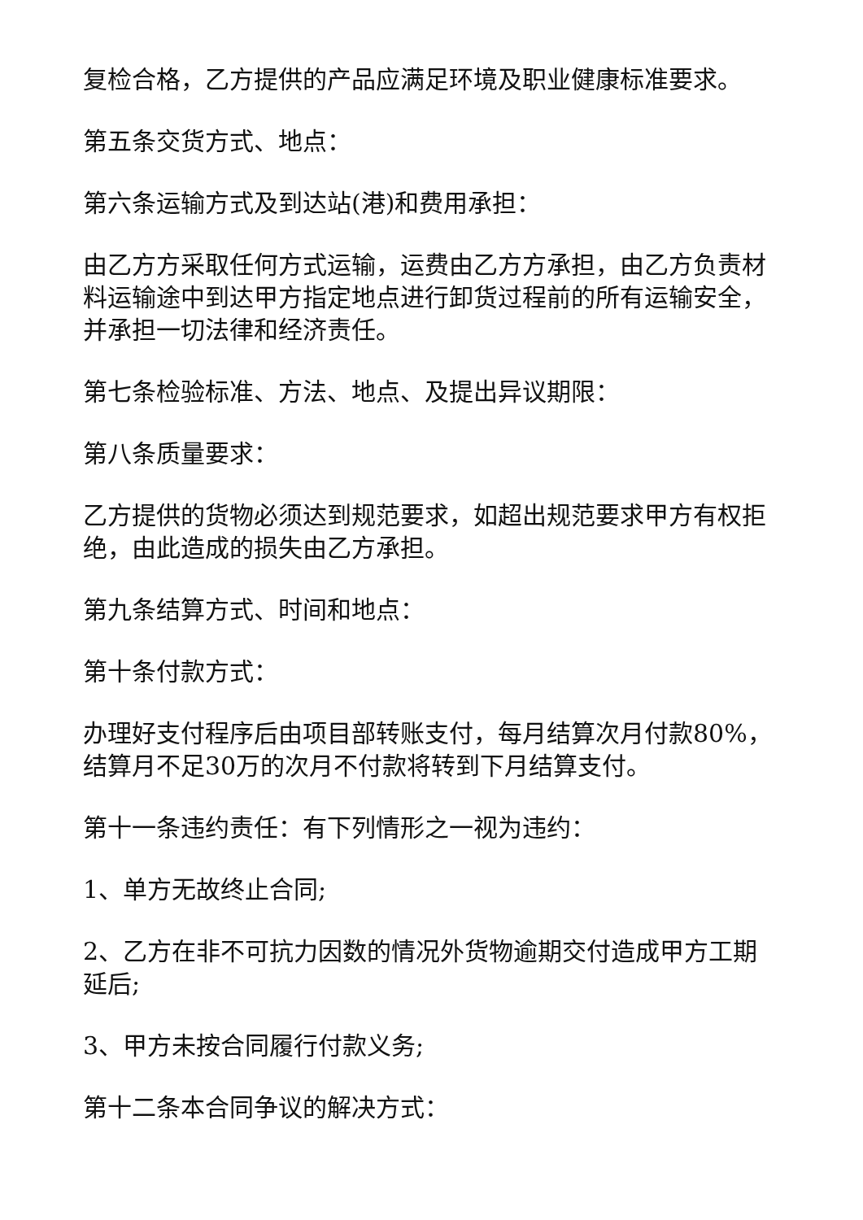复检合格，乙方提供的产品应满足环境及职业健康标准要求。
第五条交货方式、地点：
第六条运输方式及到达站(港)和费用承担：
由乙方方采取任何方式运输，运费由乙方方承担，由乙方负责材料运输途中到达甲方指定地点进行卸货过程前的所有运输安全，并承担一切法律和经济责任。
第七条检验标准、方法、地点、及提出异议期限：
第八条质量要求：
乙方提供的货物必须达到规范要求，如超出规范要求甲方有权拒绝，由此造成的损失由乙方承担。
第九条结算方式、时间和地点：
第十条付款方式：
办理好支付程序后由项目部转账支付，每月结算次月付款80%，结算月不足30万的次月不付款将转到下月结算支付。
第十一条违约责任：有下列情形之一视为违约：
1、单方无故终止合同;
2、乙方在非不可抗力因数的情况外货物逾期交付造成甲方工期延后;
3、甲方未按合同履行付款义务;
第十二条本合同争议的解决方式：